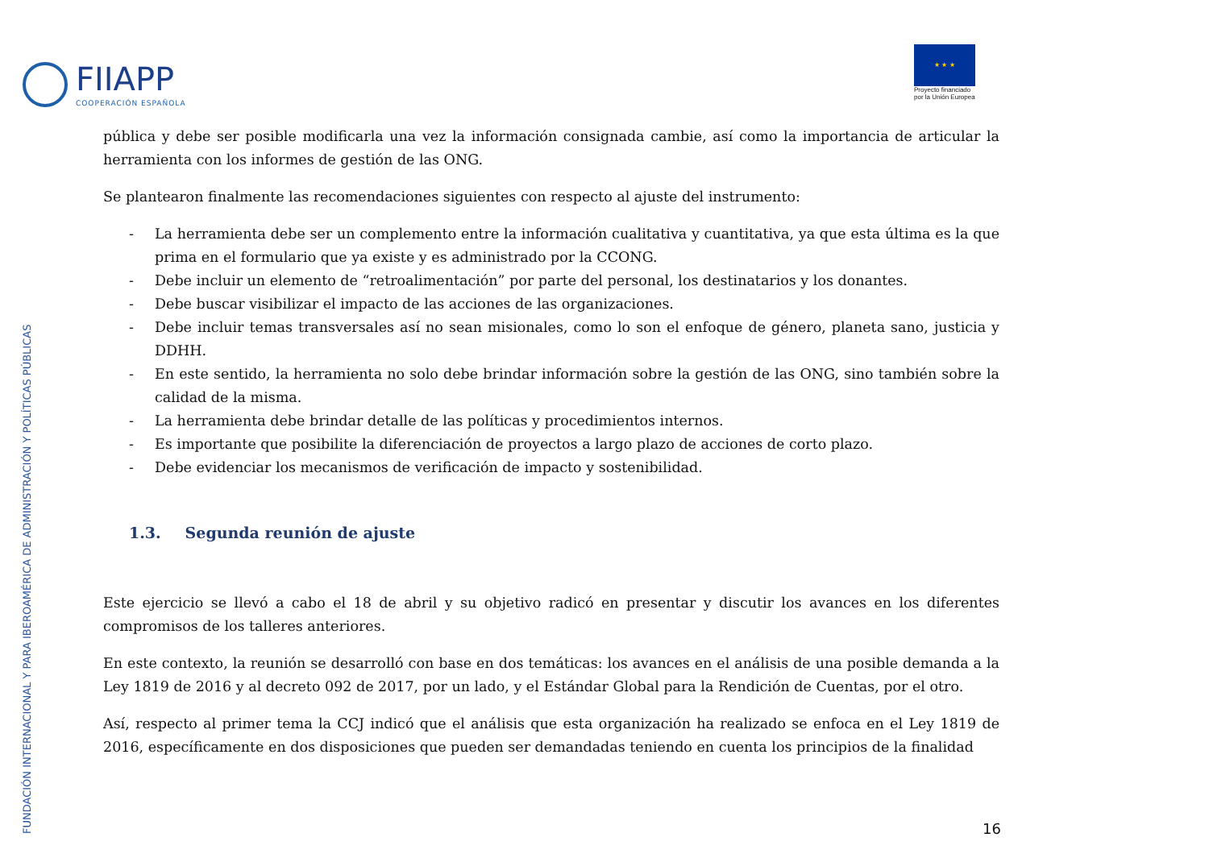FIIAPP
COOPERACIÓN ESPAÑOLA
★ ★ ★
Proyecto financiado
por la Unión Europea
pública y debe ser posible modificarla una vez la información consignada cambie, así como la importancia de articular la herramienta con los informes de gestión de las ONG.
Se plantearon finalmente las recomendaciones siguientes con respecto al ajuste del instrumento:
- La herramienta debe ser un complemento entre la información cualitativa y cuantitativa, ya que esta última es la que prima en el formulario que ya existe y es administrado por la CCONG.
- Debe incluir un elemento de “retroalimentación” por parte del personal, los destinatarios y los donantes.
- Debe buscar visibilizar el impacto de las acciones de las organizaciones.
- Debe incluir temas transversales así no sean misionales, como lo son el enfoque de género, planeta sano, justicia y DDHH.
- En este sentido, la herramienta no solo debe brindar información sobre la gestión de las ONG, sino también sobre la calidad de la misma.
- La herramienta debe brindar detalle de las políticas y procedimientos internos.
- Es importante que posibilite la diferenciación de proyectos a largo plazo de acciones de corto plazo.
- Debe evidenciar los mecanismos de verificación de impacto y sostenibilidad.
1.3. Segunda reunión de ajuste
Este ejercicio se llevó a cabo el 18 de abril y su objetivo radicó en presentar y discutir los avances en los diferentes compromisos de los talleres anteriores.
En este contexto, la reunión se desarrolló con base en dos temáticas: los avances en el análisis de una posible demanda a la Ley 1819 de 2016 y al decreto 092 de 2017, por un lado, y el Estándar Global para la Rendición de Cuentas, por el otro.
Así, respecto al primer tema la CCJ indicó que el análisis que esta organización ha realizado se enfoca en el Ley 1819 de 2016, específicamente en dos disposiciones que pueden ser demandadas teniendo en cuenta los principios de la finalidad
FUNDACIÓN INTERNACIONAL Y PARA IBEROAMÉRICA DE ADMINISTRACIÓN Y POLÍTICAS PÚBLICAS
16